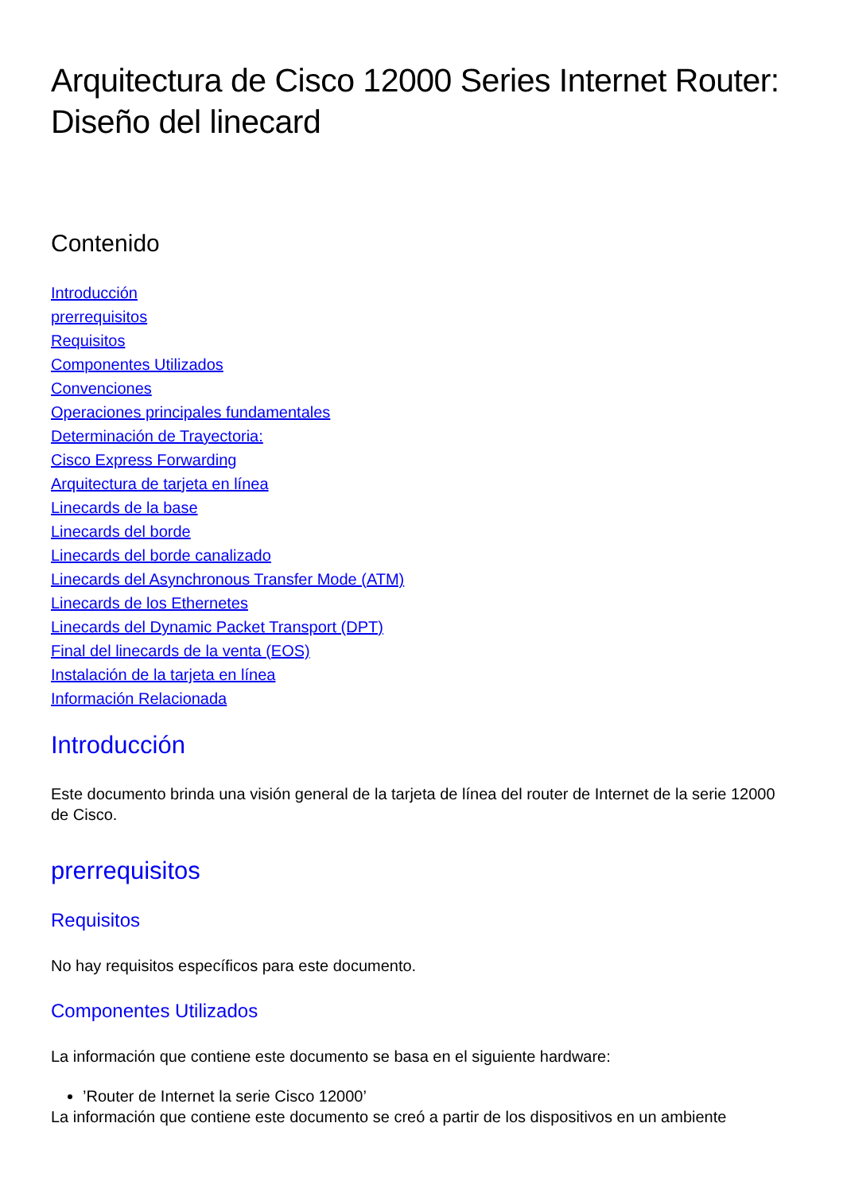Arquitectura de Cisco 12000 Series Internet Router: Diseño del linecard
Contenido
Introducción
prerrequisitos
Requisitos
Componentes Utilizados
Convenciones
Operaciones principales fundamentales
Determinación de Trayectoria:
Cisco Express Forwarding
Arquitectura de tarjeta en línea
Linecards de la base
Linecards del borde
Linecards del borde canalizado
Linecards del Asynchronous Transfer Mode (ATM)
Linecards de los Ethernetes
Linecards del Dynamic Packet Transport (DPT)
Final del linecards de la venta (EOS)
Instalación de la tarjeta en línea
Información Relacionada
Introducción
Este documento brinda una visión general de la tarjeta de línea del router de Internet de la serie 12000 de Cisco.
prerrequisitos
Requisitos
No hay requisitos específicos para este documento.
Componentes Utilizados
La información que contiene este documento se basa en el siguiente hardware:
’Router de Internet la serie Cisco 12000’
La información que contiene este documento se creó a partir de los dispositivos en un ambiente